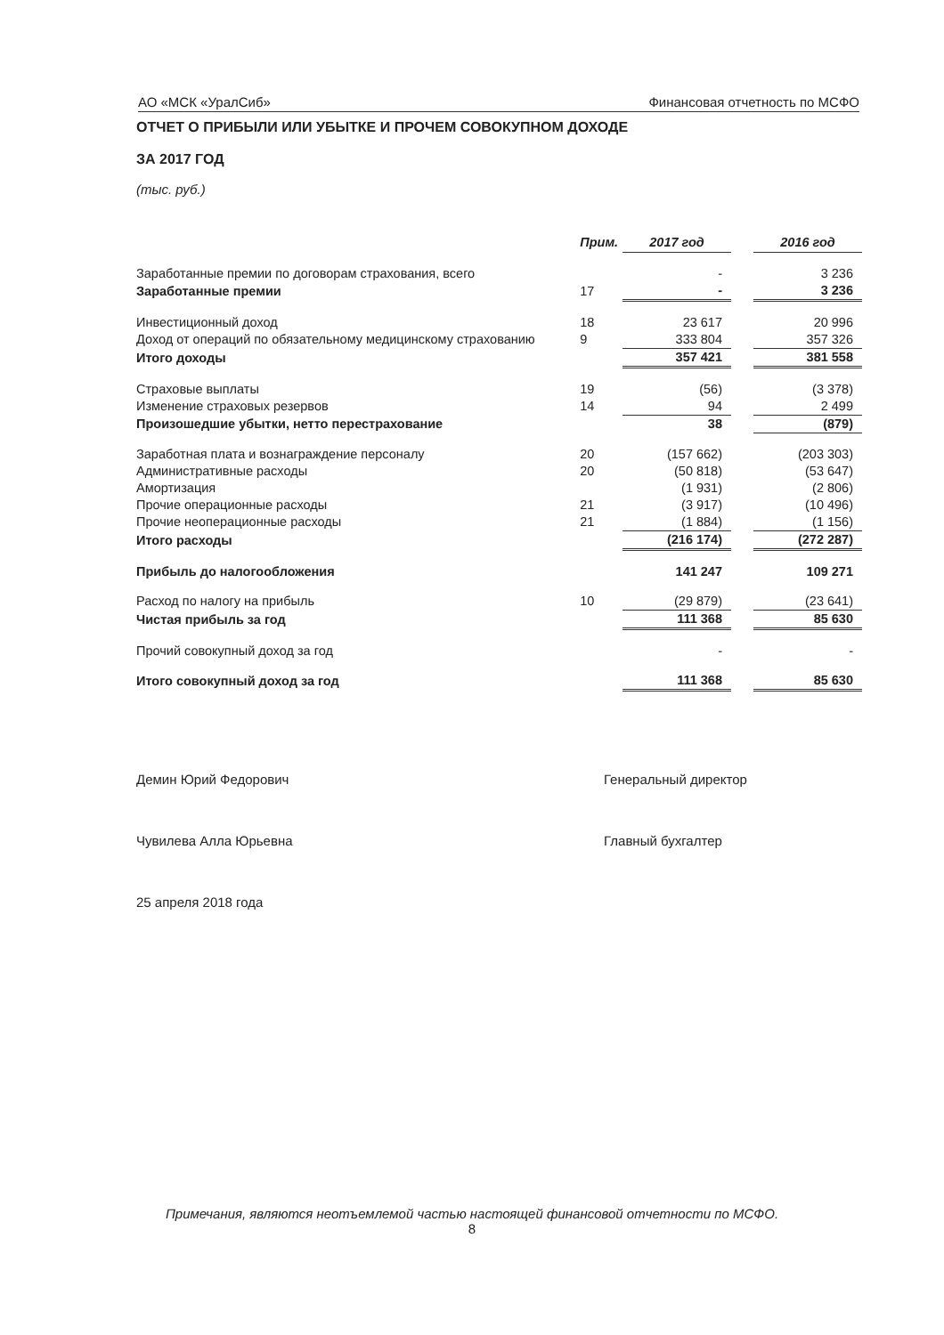АО «МСК «УралСиб» Финансовая отчетность по МСФО
ОТЧЕТ О ПРИБЫЛИ ИЛИ УБЫТКЕ И ПРОЧЕМ СОВОКУПНОМ ДОХОДЕ
ЗА 2017 ГОД
(тыс. руб.)
| | Прим. | 2017 год | | 2016 год |
| --- | --- | --- | --- | --- |
| Заработанные премии по договорам страхования, всего | | - | | 3 236 |
| Заработанные премии | 17 | - | | 3 236 |
| Инвестиционный доход | 18 | 23 617 | | 20 996 |
| Доход от операций по обязательному медицинскому страхованию | 9 | 333 804 | | 357 326 |
| Итого доходы | | 357 421 | | 381 558 |
| Страховые выплаты | 19 | (56) | | (3 378) |
| Изменение страховых резервов | 14 | 94 | | 2 499 |
| Произошедшие убытки, нетто перестрахование | | 38 | | (879) |
| Заработная плата и вознаграждение персоналу | 20 | (157 662) | | (203 303) |
| Административные расходы | 20 | (50 818) | | (53 647) |
| Амортизация | | (1 931) | | (2 806) |
| Прочие операционные расходы | 21 | (3 917) | | (10 496) |
| Прочие неоперационные расходы | 21 | (1 884) | | (1 156) |
| Итого расходы | | (216 174) | | (272 287) |
| Прибыль до налогообложения | | 141 247 | | 109 271 |
| Расход по налогу на прибыль | 10 | (29 879) | | (23 641) |
| Чистая прибыль за год | | 111 368 | | 85 630 |
| Прочий совокупный доход за год | | - | | - |
| Итого совокупный доход за год | | 111 368 | | 85 630 |
Демин Юрий Федорович Генеральный директор
Чувилева Алла Юрьевна Главный бухгалтер
25 апреля 2018 года
Примечания, являются неотъемлемой частью настоящей финансовой отчетности по МСФО.
8